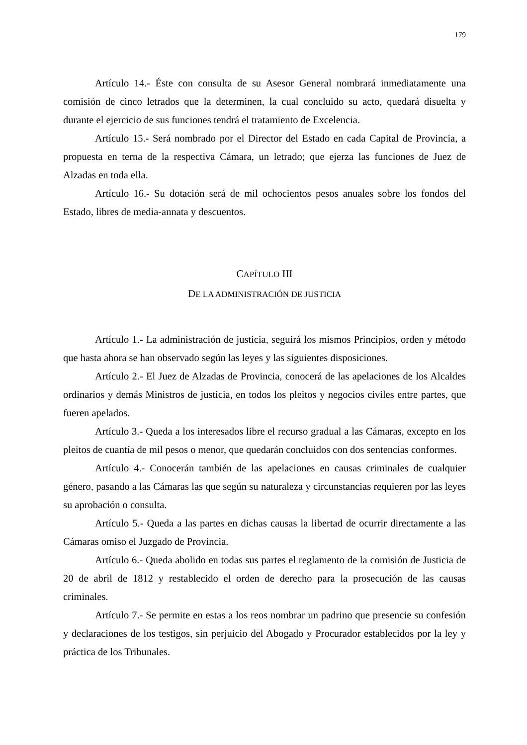179
Artículo 14.- Éste con consulta de su Asesor General nombrará inmediatamente una comisión de cinco letrados que la determinen, la cual concluido su acto, quedará disuelta y durante el ejercicio de sus funciones tendrá el tratamiento de Excelencia.
Artículo 15.- Será nombrado por el Director del Estado en cada Capital de Provincia, a propuesta en terna de la respectiva Cámara, un letrado; que ejerza las funciones de Juez de Alzadas en toda ella.
Artículo 16.- Su dotación será de mil ochocientos pesos anuales sobre los fondos del Estado, libres de media-annata y descuentos.
CAPÍTULO III
DE LA ADMINISTRACIÓN DE JUSTICIA
Artículo 1.- La administración de justicia, seguirá los mismos Principios, orden y método que hasta ahora se han observado según las leyes y las siguientes disposiciones.
Artículo 2.- El Juez de Alzadas de Provincia, conocerá de las apelaciones de los Alcaldes ordinarios y demás Ministros de justicia, en todos los pleitos y negocios civiles entre partes, que fueren apelados.
Artículo 3.- Queda a los interesados libre el recurso gradual a las Cámaras, excepto en los pleitos de cuantía de mil pesos o menor, que quedarán concluidos con dos sentencias conformes.
Artículo 4.- Conocerán también de las apelaciones en causas criminales de cualquier género, pasando a las Cámaras las que según su naturaleza y circunstancias requieren por las leyes su aprobación o consulta.
Artículo 5.- Queda a las partes en dichas causas la libertad de ocurrir directamente a las Cámaras omiso el Juzgado de Provincia.
Artículo 6.- Queda abolido en todas sus partes el reglamento de la comisión de Justicia de 20 de abril de 1812 y restablecido el orden de derecho para la prosecución de las causas criminales.
Artículo 7.- Se permite en estas a los reos nombrar un padrino que presencie su confesión y declaraciones de los testigos, sin perjuicio del Abogado y Procurador establecidos por la ley y práctica de los Tribunales.